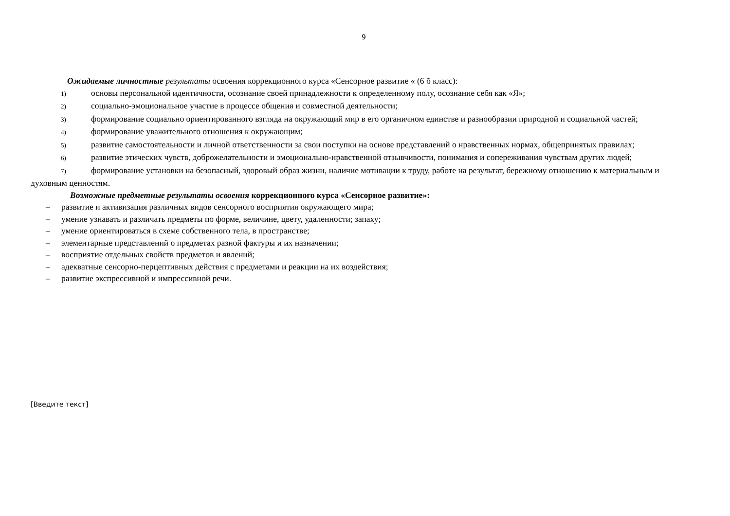9
Ожидаемые личностные результаты освоения коррекционного курса «Сенсорное развитие « (6 б класс):
1) основы персональной идентичности, осознание своей принадлежности к определенному полу, осознание себя как «Я»;
2) социально-эмоциональное участие в процессе общения и совместной деятельности;
3) формирование социально ориентированного взгляда на окружающий мир в его органичном единстве и разнообразии природной и социальной частей;
4) формирование уважительного отношения к окружающим;
5) развитие самостоятельности и личной ответственности за свои поступки на основе представлений о нравственных нормах, общепринятых правилах;
6) развитие этических чувств, доброжелательности и эмоционально-нравственной отзывчивости, понимания и сопереживания чувствам других людей;
7) формирование установки на безопасный, здоровый образ жизни, наличие мотивации к труду, работе на результат, бережному отношению к материальным и духовным ценностям.
Возможные предметные результаты освоения коррекционного курса «Сенсорное развитие»:
– развитие и активизация различных видов сенсорного восприятия окружающего мира;
– умение узнавать и различать предметы по форме, величине, цвету, удаленности; запаху;
– умение ориентироваться в схеме собственного тела, в пространстве;
– элементарные представлений о предметах разной фактуры и их назначении;
– восприятие отдельных свойств предметов и явлений;
– адекватные сенсорно-перцептивных действия с предметами и реакции на их воздействия;
– развитие экспрессивной и импрессивной речи.
[Введите текст]